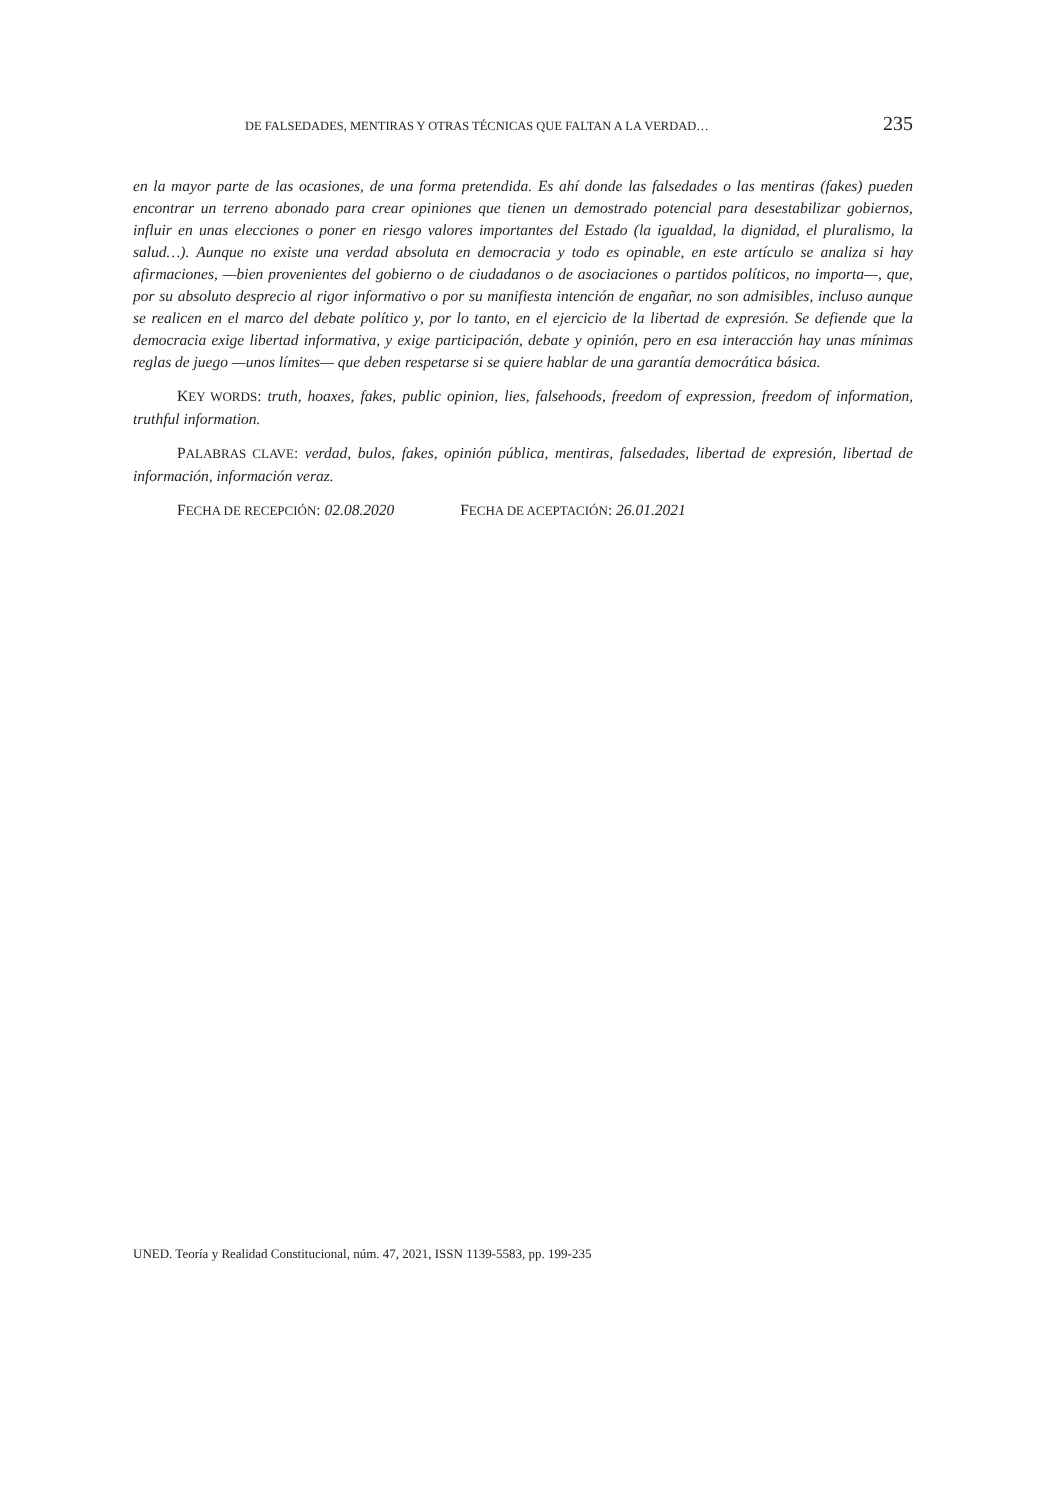DE FALSEDADES, MENTIRAS Y OTRAS TÉCNICAS QUE FALTAN A LA VERDAD… 235
en la mayor parte de las ocasiones, de una forma pretendida. Es ahí donde las falsedades o las mentiras (fakes) pueden encontrar un terreno abonado para crear opiniones que tienen un demostrado potencial para desestabilizar gobiernos, influir en unas elecciones o poner en riesgo valores importantes del Estado (la igualdad, la dignidad, el pluralismo, la salud…). Aunque no existe una verdad absoluta en democracia y todo es opinable, en este artículo se analiza si hay afirmaciones, —bien provenientes del gobierno o de ciudadanos o de asociaciones o partidos políticos, no importa—, que, por su absoluto desprecio al rigor informativo o por su manifiesta intención de engañar, no son admisibles, incluso aunque se realicen en el marco del debate político y, por lo tanto, en el ejercicio de la libertad de expresión. Se defiende que la democracia exige libertad informativa, y exige participación, debate y opinión, pero en esa interacción hay unas mínimas reglas de juego —unos límites— que deben respetarse si se quiere hablar de una garantía democrática básica.
KEY WORDS: truth, hoaxes, fakes, public opinion, lies, falsehoods, freedom of expression, freedom of information, truthful information.
PALABRAS CLAVE: verdad, bulos, fakes, opinión pública, mentiras, falsedades, libertad de expresión, libertad de información, información veraz.
FECHA DE RECEPCIÓN: 02.08.2020 FECHA DE ACEPTACIÓN: 26.01.2021
UNED. Teoría y Realidad Constitucional, núm. 47, 2021, ISSN 1139-5583, pp. 199-235